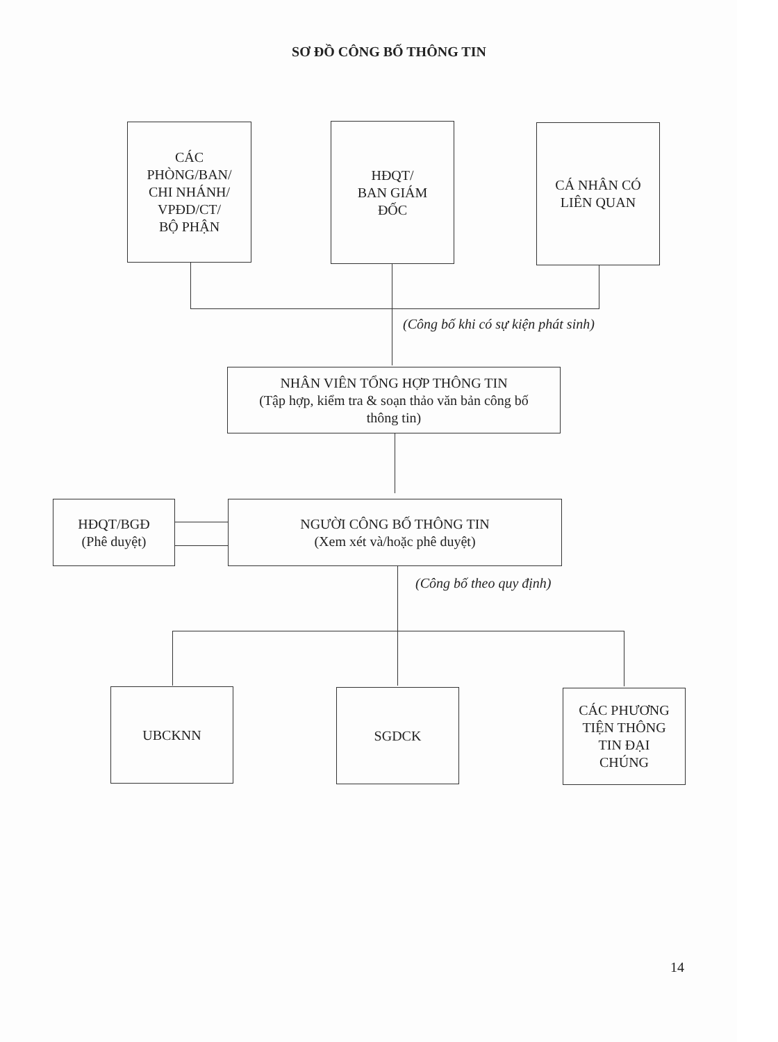SƠ ĐỒ CÔNG BỐ THÔNG TIN
CÁC
PHÒNG/BAN/
CHI NHÁNH/
VPĐD/CT/
BỘ PHẬN
HĐQT/
BAN GIÁM
ĐỐC
CÁ NHÂN CÓ
LIÊN QUAN
(Công bố khi có sự kiện phát sinh)
NHÂN VIÊN TỔNG HỢP THÔNG TIN
(Tập hợp, kiểm tra & soạn thảo văn bản công bố
thông tin)
HĐQT/BGĐ
(Phê duyệt)
NGƯỜI CÔNG BỐ THÔNG TIN
(Xem xét và/hoặc phê duyệt)
(Công bố theo quy định)
UBCKNN SGDCK
CÁC PHƯƠNG
TIỆN THÔNG
TIN ĐẠI
CHÚNG
14